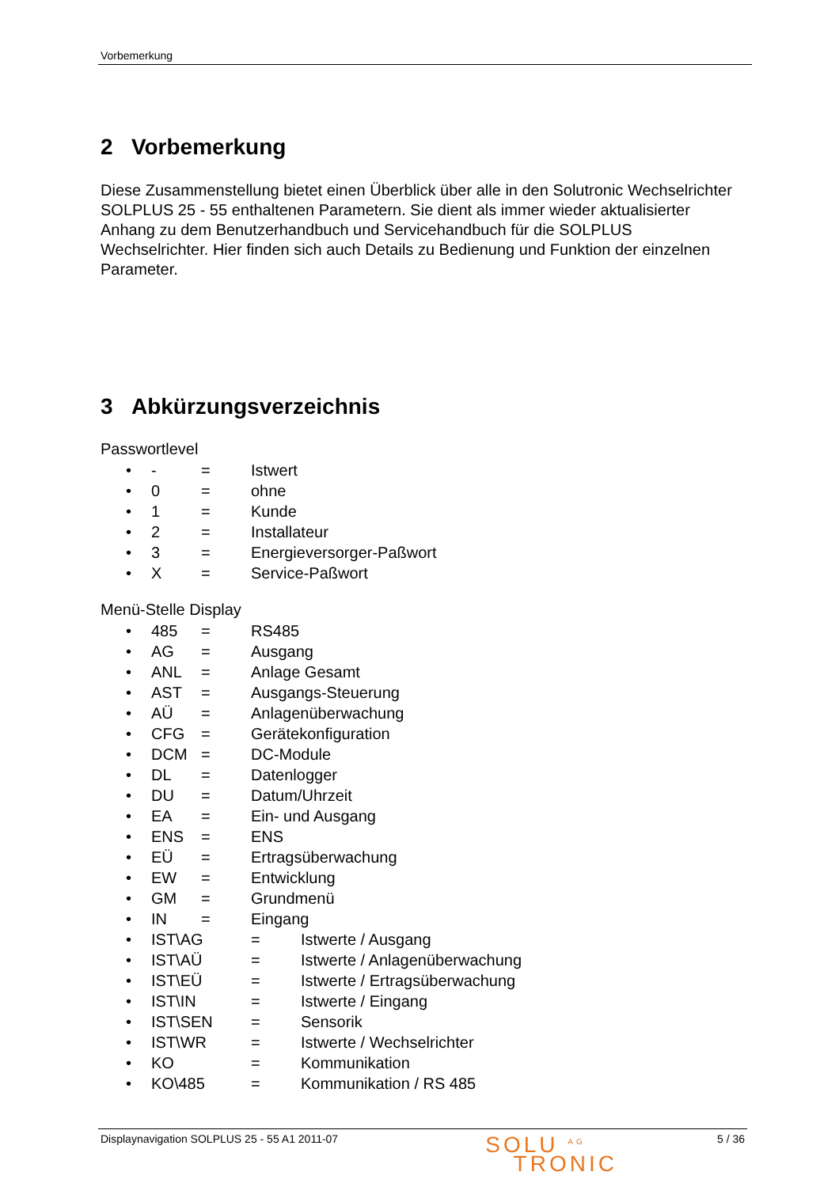Vorbemerkung
2 Vorbemerkung
Diese Zusammenstellung bietet einen Überblick über alle in den Solutronic Wechselrichter SOLPLUS 25 - 55 enthaltenen Parametern. Sie dient als immer wieder aktualisierter Anhang zu dem Benutzerhandbuch und Servicehandbuch für die SOLPLUS Wechselrichter. Hier finden sich auch Details zu Bedienung und Funktion der einzelnen Parameter.
3 Abkürzungsverzeichnis
Passwortlevel
• - = Istwert
• 0 = ohne
• 1 = Kunde
• 2 = Installateur
• 3 = Energieversorger-Paßwort
• X = Service-Paßwort
Menü-Stelle Display
• 485 = RS485
• AG = Ausgang
• ANL = Anlage Gesamt
• AST = Ausgangs-Steuerung
• AÜ = Anlagenüberwachung
• CFG = Gerätekonfiguration
• DCM = DC-Module
• DL = Datenlogger
• DU = Datum/Uhrzeit
• EA = Ein- und Ausgang
• ENS = ENS
• EÜ = Ertragsüberwachung
• EW = Entwicklung
• GM = Grundmenü
• IN = Eingang
• IST\AG = Istwerte / Ausgang
• IST\AÜ = Istwerte / Anlagenüberwachung
• IST\EÜ = Istwerte / Ertragsüberwachung
• IST\IN = Istwerte / Eingang
• IST\SEN = Sensorik
• IST\WR = Istwerte / Wechselrichter
• KO = Kommunikation
• KO\485 = Kommunikation / RS 485
Displaynavigation SOLPLUS 25 - 55 A1 2011-07 SOLU <sup>AG</sup>
TRONIC 5 / 36